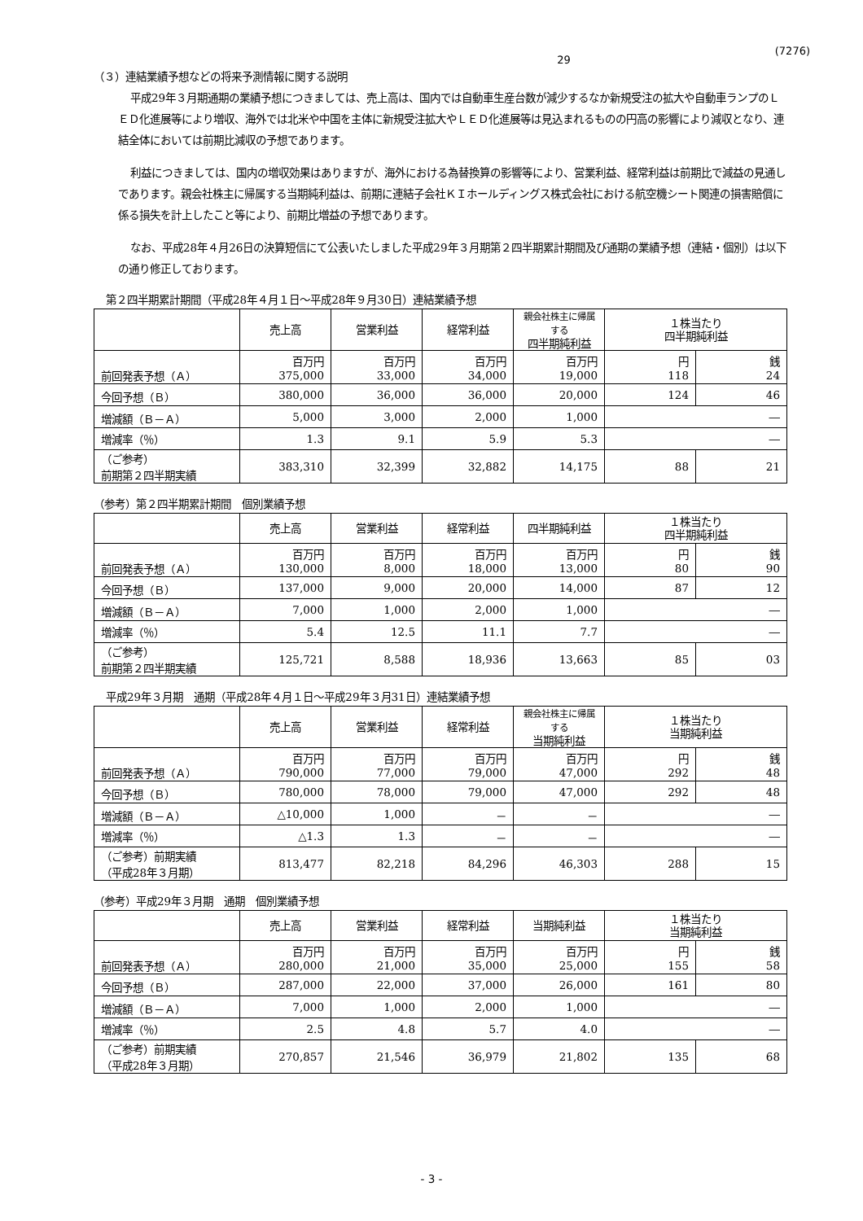(7276)
29
（３）連結業績予想などの将来予測情報に関する説明
平成29年３月期通期の業績予想につきましては、売上高は、国内では自動車生産台数が減少するなか新規受注の拡大や自動車ランプのＬＥＤ化進展等により増収、海外では北米や中国を主体に新規受注拡大やＬＥＤ化進展等は見込まれるものの円高の影響により減収となり、連結全体においては前期比減収の予想であります。
利益につきましては、国内の増収効果はありますが、海外における為替換算の影響等により、営業利益、経常利益は前期比で減益の見通しであります。親会社株主に帰属する当期純利益は、前期に連結子会社ＫＩホールディングス株式会社における航空機シート関連の損害賠償に係る損失を計上したこと等により、前期比増益の予想であります。
なお、平成28年４月26日の決算短信にて公表いたしました平成29年３月期第２四半期累計期間及び通期の業績予想（連結・個別）は以下の通り修正しております。
第２四半期累計期間（平成28年４月１日～平成28年９月30日）連結業績予想
| | 売上高 | 営業利益 | 経常利益 | 親会社株主に帰属する 四半期純利益 | １株当たり 四半期純利益 | |
| --- | --- | --- | --- | --- | --- | --- |
| 前回発表予想（Ａ） | 百万円 375,000 | 百万円 33,000 | 百万円 34,000 | 百万円 19,000 | 円 118 | 銭 24 |
| 今回予想（Ｂ） | 380,000 | 36,000 | 36,000 | 20,000 | 124 | 46 |
| 増減額（Ｂ－Ａ） | 5,000 | 3,000 | 2,000 | 1,000 | ― | |
| 増減率（％） | 1.3 | 9.1 | 5.9 | 5.3 | ― | |
| （ご参考） 前期第２四半期実績 | 383,310 | 32,399 | 32,882 | 14,175 | 88 | 21 |
（参考）第２四半期累計期間　個別業績予想
| | 売上高 | 営業利益 | 経常利益 | 四半期純利益 | １株当たり 四半期純利益 | |
| --- | --- | --- | --- | --- | --- | --- |
| 前回発表予想（Ａ） | 百万円 130,000 | 百万円 8,000 | 百万円 18,000 | 百万円 13,000 | 円 80 | 銭 90 |
| 今回予想（Ｂ） | 137,000 | 9,000 | 20,000 | 14,000 | 87 | 12 |
| 増減額（Ｂ－Ａ） | 7,000 | 1,000 | 2,000 | 1,000 | ― | |
| 増減率（％） | 5.4 | 12.5 | 11.1 | 7.7 | ― | |
| （ご参考） 前期第２四半期実績 | 125,721 | 8,588 | 18,936 | 13,663 | 85 | 03 |
平成29年３月期　通期（平成28年４月１日～平成29年３月31日）連結業績予想
| | 売上高 | 営業利益 | 経常利益 | 親会社株主に帰属する 当期純利益 | １株当たり 当期純利益 | |
| --- | --- | --- | --- | --- | --- | --- |
| 前回発表予想（Ａ） | 百万円 790,000 | 百万円 77,000 | 百万円 79,000 | 百万円 47,000 | 円 292 | 銭 48 |
| 今回予想（Ｂ） | 780,000 | 78,000 | 79,000 | 47,000 | 292 | 48 |
| 増減額（Ｂ－Ａ） | △10,000 | 1,000 | － | － | ― | |
| 増減率（％） | △1.3 | 1.3 | － | － | ― | |
| （ご参考）前期実績 （平成28年３月期） | 813,477 | 82,218 | 84,296 | 46,303 | 288 | 15 |
（参考）平成29年３月期　通期　個別業績予想
| | 売上高 | 営業利益 | 経常利益 | 当期純利益 | １株当たり 当期純利益 | |
| --- | --- | --- | --- | --- | --- | --- |
| 前回発表予想（Ａ） | 百万円 280,000 | 百万円 21,000 | 百万円 35,000 | 百万円 25,000 | 円 155 | 銭 58 |
| 今回予想（Ｂ） | 287,000 | 22,000 | 37,000 | 26,000 | 161 | 80 |
| 増減額（Ｂ－Ａ） | 7,000 | 1,000 | 2,000 | 1,000 | ― | |
| 増減率（％） | 2.5 | 4.8 | 5.7 | 4.0 | ― | |
| （ご参考）前期実績 （平成28年３月期） | 270,857 | 21,546 | 36,979 | 21,802 | 135 | 68 |
- 3 -